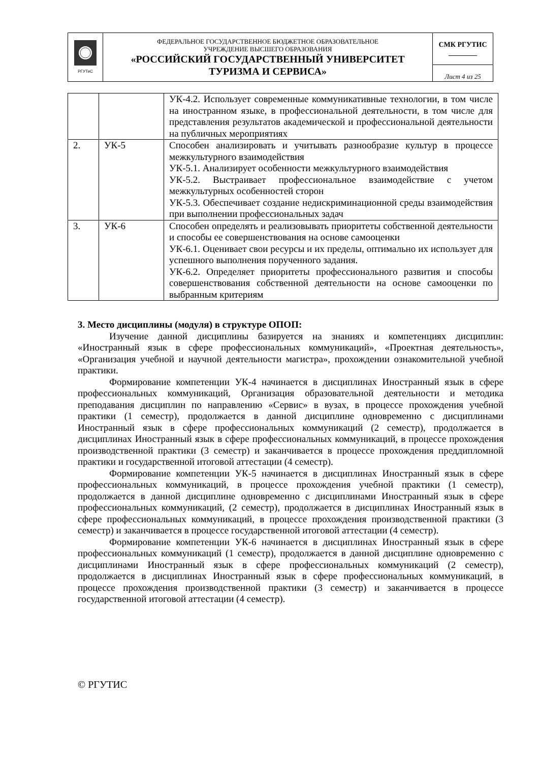| РГУТиС | ФЕДЕРАЛЬНОЕ ГОСУДАРСТВЕННОЕ БЮДЖЕТНОЕ ОБРАЗОВАТЕЛЬНОЕ УЧРЕЖДЕНИЕ ВЫСШЕГО ОБРАЗОВАНИЯ «РОССИЙСКИЙ ГОСУДАРСТВЕННЫЙ УНИВЕРСИТЕТ ТУРИЗМА И СЕРВИСА» | СМК РГУТИС ________ |
| | | Лист 4 из 25 |
| | | УК-4.2. Использует современные коммуникативные технологии, в том числе на иностранном языке, в профессиональной деятельности, в том числе для представления результатов академической и профессиональной деятельности на публичных мероприятиях |
| 2. | УК-5 | Способен анализировать и учитывать разнообразие культур в процессе межкультурного взаимодействия УК-5.1. Анализирует особенности межкультурного взаимодействия УК-5.2. Выстраивает профессиональное взаимодействие с учетом межкультурных особенностей сторон УК-5.3. Обеспечивает создание недискриминационной среды взаимодействия при выполнении профессиональных задач |
| 3. | УК-6 | Способен определять и реализовывать приоритеты собственной деятельности и способы ее совершенствования на основе самооценки УК-6.1. Оценивает свои ресурсы и их пределы, оптимально их использует для успешного выполнения порученного задания. УК-6.2. Определяет приоритеты профессионального развития и способы совершенствования собственной деятельности на основе самооценки по выбранным критериям |
3. Место дисциплины (модуля) в структуре ОПОП:
Изучение данной дисциплины базируется на знаниях и компетенциях дисциплин: «Иностранный язык в сфере профессиональных коммуникаций», «Проектная деятельность», «Организация учебной и научной деятельности магистра», прохождении ознакомительной учебной практики.
Формирование компетенции УК-4 начинается в дисциплинах Иностранный язык в сфере профессиональных коммуникаций, Организация образовательной деятельности и методика преподавания дисциплин по направлению «Сервис» в вузах, в процессе прохождения учебной практики (1 семестр), продолжается в данной дисциплине одновременно с дисциплинами Иностранный язык в сфере профессиональных коммуникаций (2 семестр), продолжается в дисциплинах Иностранный язык в сфере профессиональных коммуникаций, в процессе прохождения производственной практики (3 семестр) и заканчивается в процессе прохождения преддипломной практики и государственной итоговой аттестации (4 семестр).
Формирование компетенции УК-5 начинается в дисциплинах Иностранный язык в сфере профессиональных коммуникаций, в процессе прохождения учебной практики (1 семестр), продолжается в данной дисциплине одновременно с дисциплинами Иностранный язык в сфере профессиональных коммуникаций, (2 семестр), продолжается в дисциплинах Иностранный язык в сфере профессиональных коммуникаций, в процессе прохождения производственной практики (3 семестр) и заканчивается в процессе государственной итоговой аттестации (4 семестр).
Формирование компетенции УК-6 начинается в дисциплинах Иностранный язык в сфере профессиональных коммуникаций (1 семестр), продолжается в данной дисциплине одновременно с дисциплинами Иностранный язык в сфере профессиональных коммуникаций (2 семестр), продолжается в дисциплинах Иностранный язык в сфере профессиональных коммуникаций, в процессе прохождения производственной практики (3 семестр) и заканчивается в процессе государственной итоговой аттестации (4 семестр).
© РГУТИС